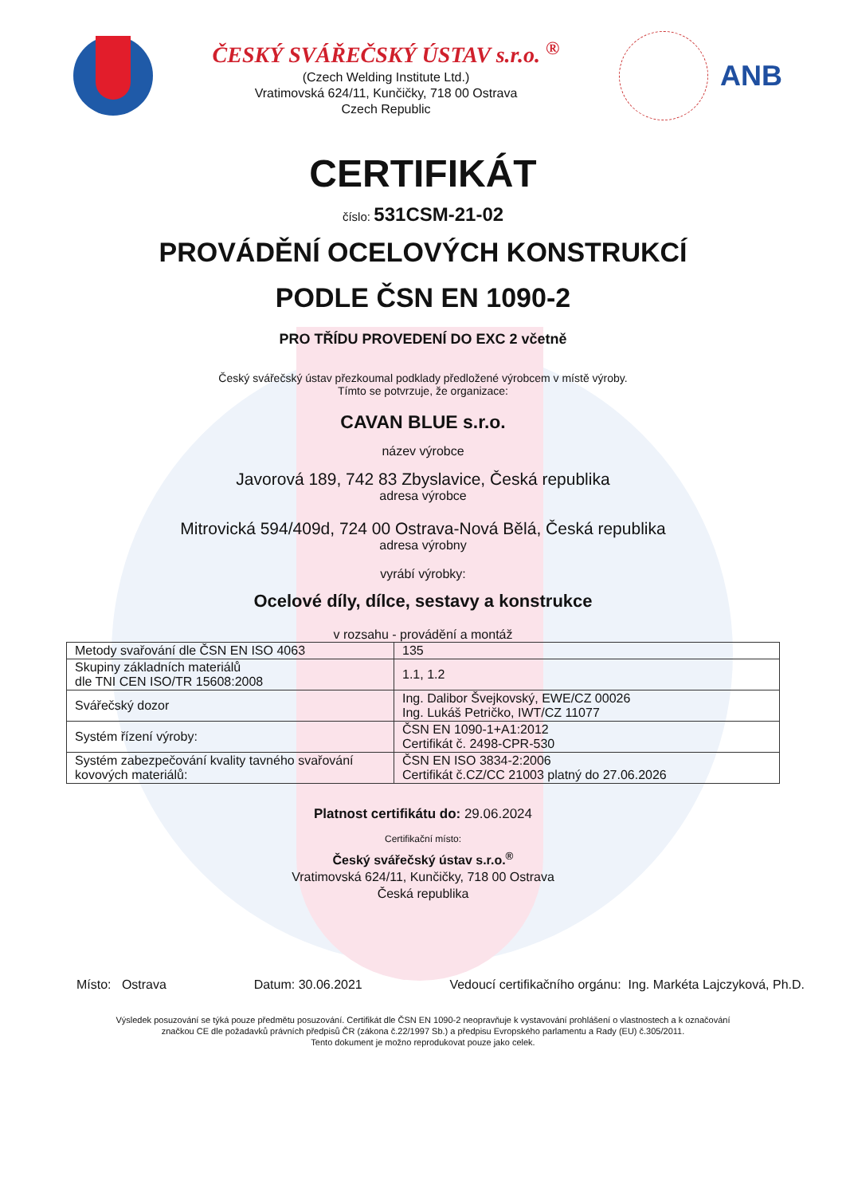ČESKÝ SVÁŘEČSKÝ ÚSTAV s.r.o. <sup>®</sup>
(Czech Welding Institute Ltd.)
Vratimovská 624/11, Kunčičky, 718 00 Ostrava
Czech Republic
ANB
CERTIFIKÁT
číslo: 531CSM-21-02
PROVÁDĚNÍ OCELOVÝCH KONSTRUKCÍ
PODLE ČSN EN 1090-2
PRO TŘÍDU PROVEDENÍ DO EXC 2 včetně
Český svářečský ústav přezkoumal podklady předložené výrobcem v místě výroby.
Tímto se potvrzuje, že organizace:
CAVAN BLUE s.r.o.
název výrobce
Javorová 189, 742 83 Zbyslavice, Česká republika
adresa výrobce
Mitrovická 594/409d, 724 00 Ostrava-Nová Bělá, Česká republika
adresa výrobny
vyrábí výrobky:
Ocelové díly, dílce, sestavy a konstrukce
v rozsahu - provádění a montáž
| Metody svařování dle ČSN EN ISO 4063 | 135 |
| Skupiny základních materiálů dle TNI CEN ISO/TR 15608:2008 | 1.1, 1.2 |
| Svářečský dozor | Ing. Dalibor Švejkovský, EWE/CZ 00026 Ing. Lukáš Petričko, IWT/CZ 11077 |
| Systém řízení výroby: | ČSN EN 1090-1+A1:2012 Certifikát č. 2498-CPR-530 |
| Systém zabezpečování kvality tavného svařování kovových materiálů: | ČSN EN ISO 3834-2:2006 Certifikát č.CZ/CC 21003 platný do 27.06.2026 |
Platnost certifikátu do: 29.06.2024
Certifikační místo:
Český svářečský ústav s.r.o.<sup>®</sup>
Vratimovská 624/11, Kunčičky, 718 00 Ostrava
Česká republika
Místo: Ostrava Datum: 30.06.2021 Vedoucí certifikačního orgánu: Ing. Markéta Lajczyková, Ph.D.
Výsledek posuzování se týká pouze předmětu posuzování. Certifikát dle ČSN EN 1090-2 neopravňuje k vystavování prohlášení o vlastnostech a k označování
značkou CE dle požadavků právních předpisů ČR (zákona č.22/1997 Sb.) a předpisu Evropského parlamentu a Rady (EU) č.305/2011.
Tento dokument je možno reprodukovat pouze jako celek.